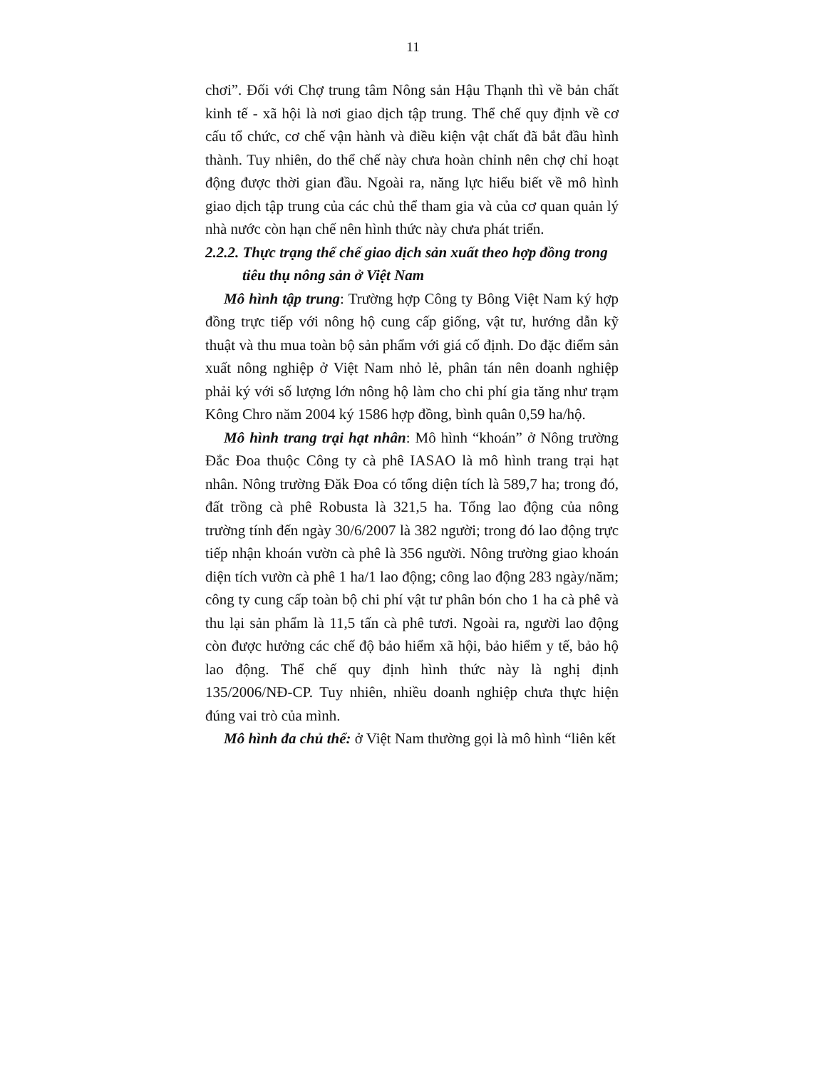11
chơi”. Đối với Chợ trung tâm Nông sản Hậu Thạnh thì về bản chất kinh tế - xã hội là nơi giao dịch tập trung. Thể chế quy định về cơ cấu tổ chức, cơ chế vận hành và điều kiện vật chất đã bắt đầu hình thành. Tuy nhiên, do thể chế này chưa hoàn chỉnh nên chợ chỉ hoạt động được thời gian đầu. Ngoài ra, năng lực hiểu biết về mô hình giao dịch tập trung của các chủ thể tham gia và của cơ quan quản lý nhà nước còn hạn chế nên hình thức này chưa phát triển.
2.2.2. Thực trạng thể chế giao dịch sản xuất theo hợp đồng trong
tiêu thụ nông sản ở Việt Nam
Mô hình tập trung: Trường hợp Công ty Bông Việt Nam ký hợp đồng trực tiếp với nông hộ cung cấp giống, vật tư, hướng dẫn kỹ thuật và thu mua toàn bộ sản phẩm với giá cố định. Do đặc điểm sản xuất nông nghiệp ở Việt Nam nhỏ lẻ, phân tán nên doanh nghiệp phải ký với số lượng lớn nông hộ làm cho chi phí gia tăng như trạm Kông Chro năm 2004 ký 1586 hợp đồng, bình quân 0,59 ha/hộ.
Mô hình trang trại hạt nhân: Mô hình “khoán” ở Nông trường Đắc Đoa thuộc Công ty cà phê IASAO là mô hình trang trại hạt nhân. Nông trường Đăk Đoa có tổng diện tích là 589,7 ha; trong đó, đất trồng cà phê Robusta là 321,5 ha. Tổng lao động của nông trường tính đến ngày 30/6/2007 là 382 người; trong đó lao động trực tiếp nhận khoán vườn cà phê là 356 người. Nông trường giao khoán diện tích vườn cà phê 1 ha/1 lao động; công lao động 283 ngày/năm; công ty cung cấp toàn bộ chi phí vật tư phân bón cho 1 ha cà phê và thu lại sản phẩm là 11,5 tấn cà phê tươi. Ngoài ra, người lao động còn được hưởng các chế độ bảo hiểm xã hội, bảo hiểm y tế, bảo hộ lao động. Thể chế quy định hình thức này là nghị định 135/2006/NĐ-CP. Tuy nhiên, nhiều doanh nghiệp chưa thực hiện đúng vai trò của mình.
Mô hình đa chủ thể: ở Việt Nam thường gọi là mô hình “liên kết